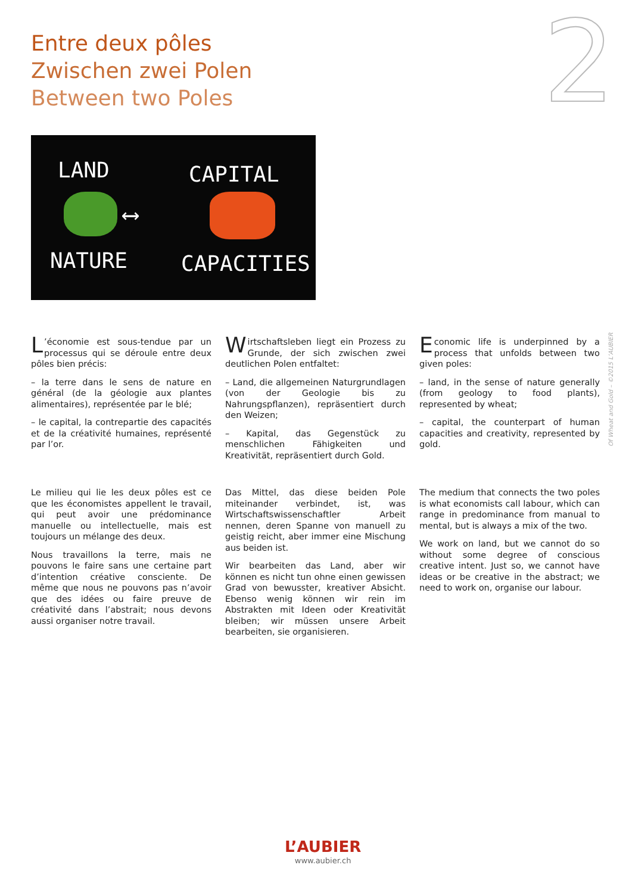Entre deux pôles
Zwischen zwei Polen
Between two Poles
2
LAND CAPITAL
⟷
NATURE CAPACITIES
L’économie est sous-tendue par un processus qui se déroule entre deux pôles bien précis:
– la terre dans le sens de nature en général (de la géologie aux plantes alimentaires), représentée par le blé;
– le capital, la contrepartie des capacités et de la créativité humaines, représenté par l’or.
Wirtschaftsleben liegt ein Prozess zu Grunde, der sich zwischen zwei deutlichen Polen entfaltet:
– Land, die allgemeinen Naturgrundlagen (von der Geologie bis zu Nahrungspflanzen), repräsentiert durch den Weizen;
– Kapital, das Gegenstück zu menschlichen Fähigkeiten und Kreativität, repräsentiert durch Gold.
Economic life is underpinned by a process that unfolds between two given poles:
– land, in the sense of nature generally (from geology to food plants), represented by wheat;
– capital, the counterpart of human capacities and creativity, represented by gold.
Le milieu qui lie les deux pôles est ce que les économistes appellent le travail, qui peut avoir une prédominance manuelle ou intellectuelle, mais est toujours un mélange des deux.
Nous travaillons la terre, mais ne pouvons le faire sans une certaine part d’intention créative consciente. De même que nous ne pouvons pas n’avoir que des idées ou faire preuve de créativité dans l’abstrait; nous devons aussi organiser notre travail.
Das Mittel, das diese beiden Pole miteinander verbindet, ist, was Wirtschaftswissenschaftler Arbeit nennen, deren Spanne von manuell zu geistig reicht, aber immer eine Mischung aus beiden ist.
Wir bearbeiten das Land, aber wir können es nicht tun ohne einen gewissen Grad von bewusster, kreativer Absicht. Ebenso wenig können wir rein im Abstrakten mit Ideen oder Kreativität bleiben; wir müssen unsere Arbeit bearbeiten, sie organisieren.
The medium that connects the two poles is what economists call labour, which can range in predominance from manual to mental, but is always a mix of the two.
We work on land, but we cannot do so without some degree of conscious creative intent. Just so, we cannot have ideas or be creative in the abstract; we need to work on, organise our labour.
Of Wheat and Gold – ©2015 L’AUBIER
L’AUBIER
www.aubier.ch